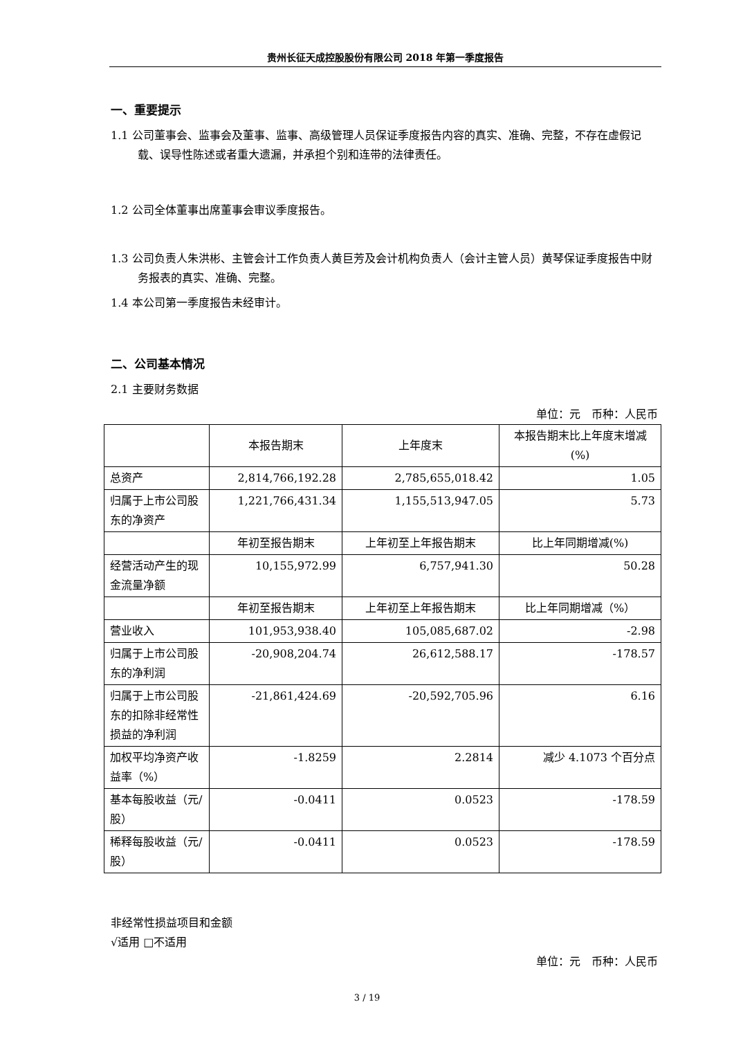贵州长征天成控股股份有限公司 2018 年第一季度报告
一、重要提示
1.1 公司董事会、监事会及董事、监事、高级管理人员保证季度报告内容的真实、准确、完整，不存在虚假记载、误导性陈述或者重大遗漏，并承担个别和连带的法律责任。
1.2 公司全体董事出席董事会审议季度报告。
1.3 公司负责人朱洪彬、主管会计工作负责人黄巨芳及会计机构负责人（会计主管人员）黄琴保证季度报告中财务报表的真实、准确、完整。
1.4 本公司第一季度报告未经审计。
二、公司基本情况
2.1 主要财务数据
单位：元　币种：人民币
| | 本报告期末 | 上年度末 | 本报告期末比上年度末增减(%) |
| --- | --- | --- | --- |
| 总资产 | 2,814,766,192.28 | 2,785,655,018.42 | 1.05 |
| 归属于上市公司股东的净资产 | 1,221,766,431.34 | 1,155,513,947.05 | 5.73 |
| | 年初至报告期末 | 上年初至上年报告期末 | 比上年同期增减(%) |
| 经营活动产生的现金流量净额 | 10,155,972.99 | 6,757,941.30 | 50.28 |
| | 年初至报告期末 | 上年初至上年报告期末 | 比上年同期增减（%） |
| 营业收入 | 101,953,938.40 | 105,085,687.02 | -2.98 |
| 归属于上市公司股东的净利润 | -20,908,204.74 | 26,612,588.17 | -178.57 |
| 归属于上市公司股东的扣除非经常性损益的净利润 | -21,861,424.69 | -20,592,705.96 | 6.16 |
| 加权平均净资产收益率（%） | -1.8259 | 2.2814 | 减少 4.1073 个百分点 |
| 基本每股收益（元/股） | -0.0411 | 0.0523 | -178.59 |
| 稀释每股收益（元/股） | -0.0411 | 0.0523 | -178.59 |
非经常性损益项目和金额
√适用 □不适用
单位：元　币种：人民币
3 / 19